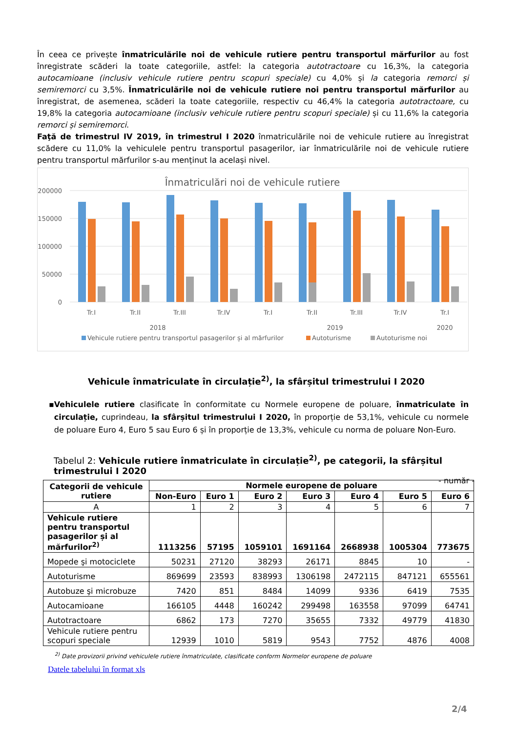În ceea ce privește înmatriculările noi de vehicule rutiere pentru transportul mărfurilor au fost înregistrate scăderi la toate categoriile, astfel: la categoria autotractoare cu 16,3%, la categoria autocamioane (inclusiv vehicule rutiere pentru scopuri speciale) cu 4,0% și la categoria remorci și semiremorci cu 3,5%. Înmatriculările noi de vehicule rutiere noi pentru transportul mărfurilor au înregistrat, de asemenea, scăderi la toate categoriile, respectiv cu 46,4% la categoria autotractoare, cu 19,8% la categoria autocamioane (inclusiv vehicule rutiere pentru scopuri speciale) și cu 11,6% la categoria remorci și semiremorci.
Faţă de trimestrul IV 2019, în trimestrul I 2020 înmatriculările noi de vehicule rutiere au înregistrat scădere cu 11,0% la vehiculele pentru transportul pasagerilor, iar înmatriculările noi de vehicule rutiere pentru transportul mărfurilor s-au menținut la același nivel.
Înmatriculări noi de vehicule rutiere
200000
150000
100000
50000
0
Tr.I
Tr.II
Tr.III
Tr.IV
Tr.I
Tr.II
Tr.III
Tr.IV
Tr.I
2018
2019
2020
Vehicule rutiere pentru transportul pasagerilor și al mărfurilor
Autoturisme
Autoturisme noi
Vehicule înmatriculate în circulație<sup>2)</sup>, la sfârșitul trimestrului I 2020
▪ Vehiculele rutiere clasificate în conformitate cu Normele europene de poluare, înmatriculate în circulație, cuprindeau, la sfârșitul trimestrului I 2020, în proporție de 53,1%, vehicule cu normele de poluare Euro 4, Euro 5 sau Euro 6 și în proporție de 13,3%, vehicule cu norma de poluare Non-Euro.
Tabelul 2: Vehicule rutiere înmatriculate în circulație<sup>2)</sup>, pe categorii, la sfârșitul trimestrului I 2020
- număr -
| Categorii de vehicule rutiere | Normele europene de poluare | | | | | | |
| --- | --- | --- | --- | --- | --- | --- | --- |
| | Non-Euro | Euro 1 | Euro 2 | Euro 3 | Euro 4 | Euro 5 | Euro 6 |
| A | 1 | 2 | 3 | 4 | 5 | 6 | 7 |
| Vehicule rutiere pentru transportul pasagerilor și al mărfurilor<sup>2)</sup> | 1113256 | 57195 | 1059101 | 1691164 | 2668938 | 1005304 | 773675 |
| Mopede şi motociclete | 50231 | 27120 | 38293 | 26171 | 8845 | 10 | - |
| Autoturisme | 869699 | 23593 | 838993 | 1306198 | 2472115 | 847121 | 655561 |
| Autobuze şi microbuze | 7420 | 851 | 8484 | 14099 | 9336 | 6419 | 7535 |
| Autocamioane | 166105 | 4448 | 160242 | 299498 | 163558 | 97099 | 64741 |
| Autotractoare | 6862 | 173 | 7270 | 35655 | 7332 | 49779 | 41830 |
| Vehicule rutiere pentru scopuri speciale | 12939 | 1010 | 5819 | 9543 | 7752 | 4876 | 4008 |
<sup>2)</sup> Date provizorii privind vehiculele rutiere înmatriculate, clasificate conform Normelor europene de poluare
Datele tabelului în format xls
2/4